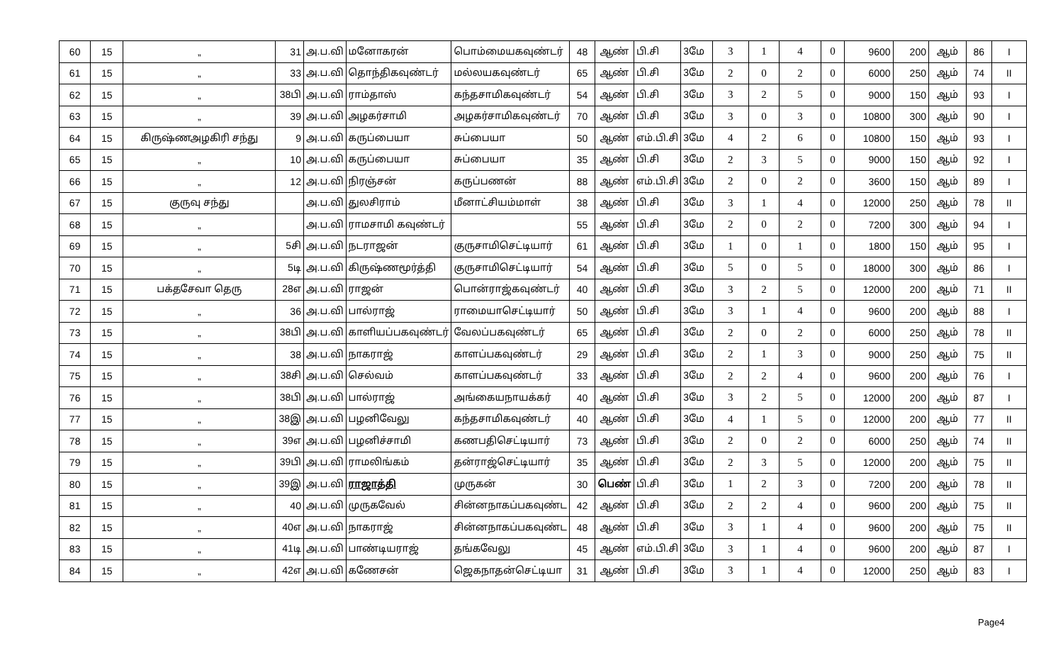| 60 | 15 | „ | 31 | அ.ப.வி | மனோகரன் | பொம்மையகவுண்டர் | 48 | ஆண் | பி.சி | 3மே | 3 | 1 | 4 | 0 | 9600 | 200 | ஆம் | 86 | I |
| 61 | 15 | „ | 33 | அ.ப.வி | தொந்திகவுண்டர் | மல்லயகவுண்டர் | 65 | ஆண் | பி.சி | 3மே | 2 | 0 | 2 | 0 | 6000 | 250 | ஆம் | 74 | II |
| 62 | 15 | „ | 38பி | அ.ப.வி | ராம்தாஸ் | கந்தசாமிகவுண்டர் | 54 | ஆண் | பி.சி | 3மே | 3 | 2 | 5 | 0 | 9000 | 150 | ஆம் | 93 | I |
| 63 | 15 | „ | 39 | அ.ப.வி | அழகர்சாமி | அழகர்சாமிகவுண்டர் | 70 | ஆண் | பி.சி | 3மே | 3 | 0 | 3 | 0 | 10800 | 300 | ஆம் | 90 | I |
| 64 | 15 | கிருஷ்ணஅழகிரி சந்து | 9 | அ.ப.வி | கருப்பையா | சுப்பையா | 50 | ஆண் | எம்.பி.சி | 3மே | 4 | 2 | 6 | 0 | 10800 | 150 | ஆம் | 93 | I |
| 65 | 15 | „ | 10 | அ.ப.வி | கருப்பையா | சுப்பையா | 35 | ஆண் | பி.சி | 3மே | 2 | 3 | 5 | 0 | 9000 | 150 | ஆம் | 92 | I |
| 66 | 15 | „ | 12 | அ.ப.வி | நிரஞ்சன் | கருப்பணன் | 88 | ஆண் | எம்.பி.சி | 3மே | 2 | 0 | 2 | 0 | 3600 | 150 | ஆம் | 89 | I |
| 67 | 15 | குருவு சந்து | | அ.ப.வி | துலசிராம் | மீனாட்சியம்மாள் | 38 | ஆண் | பி.சி | 3மே | 3 | 1 | 4 | 0 | 12000 | 250 | ஆம் | 78 | II |
| 68 | 15 | „ | | அ.ப.வி | ராமசாமி கவுண்டர் | | 55 | ஆண் | பி.சி | 3மே | 2 | 0 | 2 | 0 | 7200 | 300 | ஆம் | 94 | I |
| 69 | 15 | „ | 5சி | அ.ப.வி | நடராஜன் | குருசாமிசெட்டியார் | 61 | ஆண் | பி.சி | 3மே | 1 | 0 | 1 | 0 | 1800 | 150 | ஆம் | 95 | I |
| 70 | 15 | „ | 5டி | அ.ப.வி | கிருஷ்ணமூர்த்தி | குருசாமிசெட்டியார் | 54 | ஆண் | பி.சி | 3மே | 5 | 0 | 5 | 0 | 18000 | 300 | ஆம் | 86 | I |
| 71 | 15 | பக்தசேவா தெரு | 28எ | அ.ப.வி | ராஜன் | பொன்ராஜ்கவுண்டர் | 40 | ஆண் | பி.சி | 3மே | 3 | 2 | 5 | 0 | 12000 | 200 | ஆம் | 71 | II |
| 72 | 15 | „ | 36 | அ.ப.வி | பால்ராஜ் | ராமையாசெட்டியார் | 50 | ஆண் | பி.சி | 3மே | 3 | 1 | 4 | 0 | 9600 | 200 | ஆம் | 88 | I |
| 73 | 15 | „ | 38பி | அ.ப.வி | காளியப்பகவுண்டர் | வேலப்பகவுண்டர் | 65 | ஆண் | பி.சி | 3மே | 2 | 0 | 2 | 0 | 6000 | 250 | ஆம் | 78 | II |
| 74 | 15 | „ | 38 | அ.ப.வி | நாகராஜ் | காளப்பகவுண்டர் | 29 | ஆண் | பி.சி | 3மே | 2 | 1 | 3 | 0 | 9000 | 250 | ஆம் | 75 | II |
| 75 | 15 | „ | 38சி | அ.ப.வி | செல்வம் | காளப்பகவுண்டர் | 33 | ஆண் | பி.சி | 3மே | 2 | 2 | 4 | 0 | 9600 | 200 | ஆம் | 76 | I |
| 76 | 15 | „ | 38பி | அ.ப.வி | பால்ராஜ் | அங்கையநாயக்கர் | 40 | ஆண் | பி.சி | 3மே | 3 | 2 | 5 | 0 | 12000 | 200 | ஆம் | 87 | I |
| 77 | 15 | „ | 38இ | அ.ப.வி | பழனிவேலு | கந்தசாமிகவுண்டர் | 40 | ஆண் | பி.சி | 3மே | 4 | 1 | 5 | 0 | 12000 | 200 | ஆம் | 77 | II |
| 78 | 15 | „ | 39எ | அ.ப.வி | பழனிச்சாமி | கணபதிசெட்டியார் | 73 | ஆண் | பி.சி | 3மே | 2 | 0 | 2 | 0 | 6000 | 250 | ஆம் | 74 | II |
| 79 | 15 | „ | 39பி | அ.ப.வி | ராமலிங்கம் | தன்ராஜ்செட்டியார் | 35 | ஆண் | பி.சி | 3மே | 2 | 3 | 5 | 0 | 12000 | 200 | ஆம் | 75 | II |
| 80 | 15 | „ | 39இ | அ.ப.வி | ராஜாத்தி | முருகன் | 30 | பெண் | பி.சி | 3மே | 1 | 2 | 3 | 0 | 7200 | 200 | ஆம் | 78 | II |
| 81 | 15 | „ | 40 | அ.ப.வி | முருகவேல் | சின்னநாகப்பகவுண்ட | 42 | ஆண் | பி.சி | 3மே | 2 | 2 | 4 | 0 | 9600 | 200 | ஆம் | 75 | II |
| 82 | 15 | „ | 40எ | அ.ப.வி | நாகராஜ் | சின்னநாகப்பகவுண்ட | 48 | ஆண் | பி.சி | 3மே | 3 | 1 | 4 | 0 | 9600 | 200 | ஆம் | 75 | II |
| 83 | 15 | „ | 41டி | அ.ப.வி | பாண்டியராஜ் | தங்கவேலு | 45 | ஆண் | எம்.பி.சி | 3மே | 3 | 1 | 4 | 0 | 9600 | 200 | ஆம் | 87 | I |
| 84 | 15 | „ | 42எ | அ.ப.வி | கணேசன் | ஜெகநாதன்செட்டியா | 31 | ஆண் | பி.சி | 3மே | 3 | 1 | 4 | 0 | 12000 | 250 | ஆம் | 83 | I |
Page4